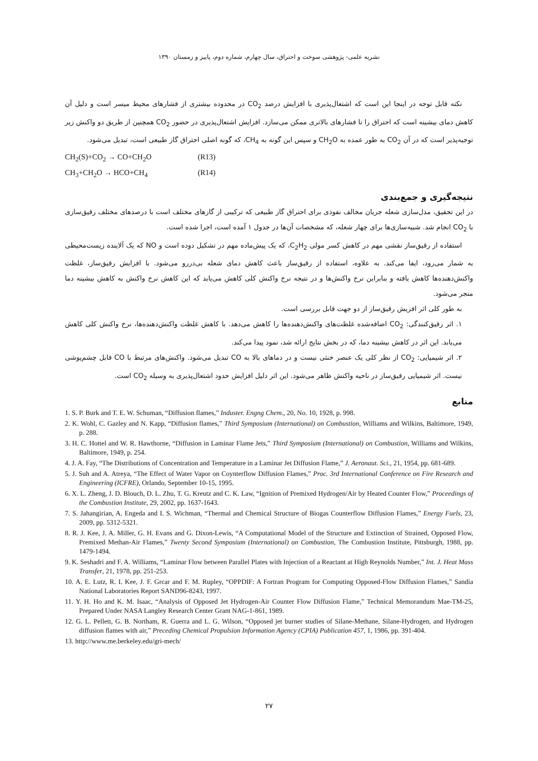نشریه علمی- پژوهشی سوخت و احتراق، سال چهارم، شماره دوم، پاییز و زمستان ۱۳۹۰
نکته قابل توجه در اینجا این است که اشتعال‌پذیری با افزایش درصد CO<sub>2</sub> در محدوده بیشتری از فشارهای محیط میسر است و دلیل آن کاهش دمای بیشینه است که احتراق را تا فشارهای بالاتری ممکن می‌سازد. افزایش اشتعال‌پذیری در حضور CO<sub>2</sub> همچنین از طریق دو واکنش زیر توجیه‌پذیر است که در آن CO<sub>2</sub> به طور عمده به CH<sub>2</sub>O و سپس این گونه به CH<sub>4</sub>، که گونه اصلی احتراق گاز طبیعی است، تبدیل می‌شود.
CH<sub>2</sub>(S)+CO<sub>2</sub> → CO+CH<sub>2</sub>O (R13)
CH<sub>3</sub>+CH<sub>2</sub>O → HCO+CH<sub>4</sub> (R14)
نتیجه‌گیری و جمع‌بندی
در این تحقیق، مدل‌سازی شعله جریان مخالف نفوذی برای احتراق گاز طبیعی که ترکیبی از گازهای مختلف است با درصدهای مختلف رقیق‌سازی با CO<sub>2</sub> انجام شد. شبیه‌سازی‌ها برای چهار شعله، که مشخصات آن‌ها در جدول ۱ آمده است، اجرا شده است.
استفاده از رقیق‌ساز نقشی مهم در کاهش کسر مولی C<sub>2</sub>H<sub>2</sub>، که یک پیش‌ماده مهم در تشکیل دوده است و NO که یک آلاینده زیست‌محیطی به شمار می‌رود، ایفا می‌کند. به علاوه، استفاده از رقیق‌ساز باعث کاهش دمای شعله بی‌دررو می‌شود. با افزایش رقیق‌ساز، غلظت واکنش‌دهنده‌ها کاهش یافته و بنابراین نرخ واکنش‌ها و در نتیجه نرخ واکنش کلی کاهش می‌یابد که این کاهش نرخ واکنش به کاهش بیشینه دما منجر می‌شود.
به طور کلی اثر افزیش رقیق‌ساز از دو جهت قابل بررسی است.
۱. اثر رقیق‌کنندگی: CO<sub>2</sub> اضافه‌شده غلظت‌های واکنش‌دهنده‌ها را کاهش می‌دهد. با کاهش غلظت واکنش‌دهنده‌ها، نرخ واکنش کلی کاهش می‌یابد. این اثر در کاهش بیشینه دما، که در بخش نتایج ارائه شد، نمود پیدا می‌کند.
۲. اثر شیمیایی: CO<sub>2</sub> از نظر کلی یک عنصر خنثی نیست و در دماهای بالا به CO تبدیل می‌شود. واکنش‌های مرتبط با CO قابل چشم‌پوشی نیست. اثر شیمیایی رقیق‌ساز در ناحیه واکنش ظاهر می‌شود. این اثر دلیل افزایش حدود اشتعال‌پذیری به وسیله CO<sub>2</sub> است.
منابع
1. S. P. Burk and T. E. W. Schuman, “Diffusion flames,” Induster. Engng Chem., 20, No. 10, 1928, p. 998.
2. K. Wohl, C. Gazley and N. Kapp, “Diffusion flames,” Third Symposium (International) on Combustion, Williams and Wilkins, Baltimore, 1949, p. 288.
3. H. C. Hottel and W. R. Hawthorne, “Diffusion in Laminar Flame Jets,” Third Symposium (International) on Combustion, Williams and Wilkins, Baltimore, 1949, p. 254.
4. J. A. Fay, “The Distributions of Concentration and Temperature in a Laminar Jet Diffusion Flame,” J. Aeronaut. Sci., 21, 1954, pp. 681-689.
5. J. Suh and A. Atreya, “The Effect of Water Vapor on Coynterflow Diffusion Flames,” Proc. 3rd International Conference on Fire Research and Engineering (ICFRE), Orlando, September 10-15, 1995.
6. X. L. Zheng, J. D. Blouch, D. L. Zhu, T. G. Kreutz and C. K. Law, “Ignition of Premixed Hydrogen/Air by Heated Counter Flow,” Proceedings of the Combustion Institute, 29, 2002, pp. 1637-1643.
7. S. Jahangirian, A. Engeda and I. S. Wichman, “Thermal and Chemical Structure of Biogas Counterflow Diffusion Flames,” Energy Fuels, 23, 2009, pp. 5312-5321.
8. R. J. Kee, J. A. Miller, G. H. Evans and G. Dixon-Lewis, “A Computational Model of the Structure and Extinction of Strained, Opposed Flow, Premixed Methan-Air Flames,” Twenty Second Symposium (International) on Combustion, The Combustion Institute, Pittsburgh, 1988, pp. 1479-1494.
9. K. Seshadri and F. A. Williams, “Laminar Flow between Parallel Plates with Injection of a Reactant at High Reynolds Number,” Int. J. Heat Mass Transfer, 21, 1978, pp. 251-253.
10. A. E. Lutz, R. I. Kee, J. F. Grcar and F. M. Rupley, “OPPDIF: A Fortran Program for Computing Opposed-Flow Diffusion Flames,” Sandia National Laboratories Report SAND96-8243, 1997.
11. Y. H. Ho and K. M. Isaac, “Analysis of Opposed Jet Hydrogen-Air Counter Flow Diffusion Flame,” Technical Memorandum Mae-TM-25, Prepared Under NASA Langley Research Center Grant NAG-1-861, 1989.
12. G. L. Pellett, G. B. Northam, R. Guerra and L. G. Wilson, “Opposed jet burner studies of Silane-Methane, Silane-Hydrogen, and Hydrogen diffusion flames with air,” Preceding Chemical Propulsion Information Agency (CPIA) Publication 457, 1, 1986, pp. 391-404.
13. http://www.me.berkeley.edu/gri-mech/
۲۷